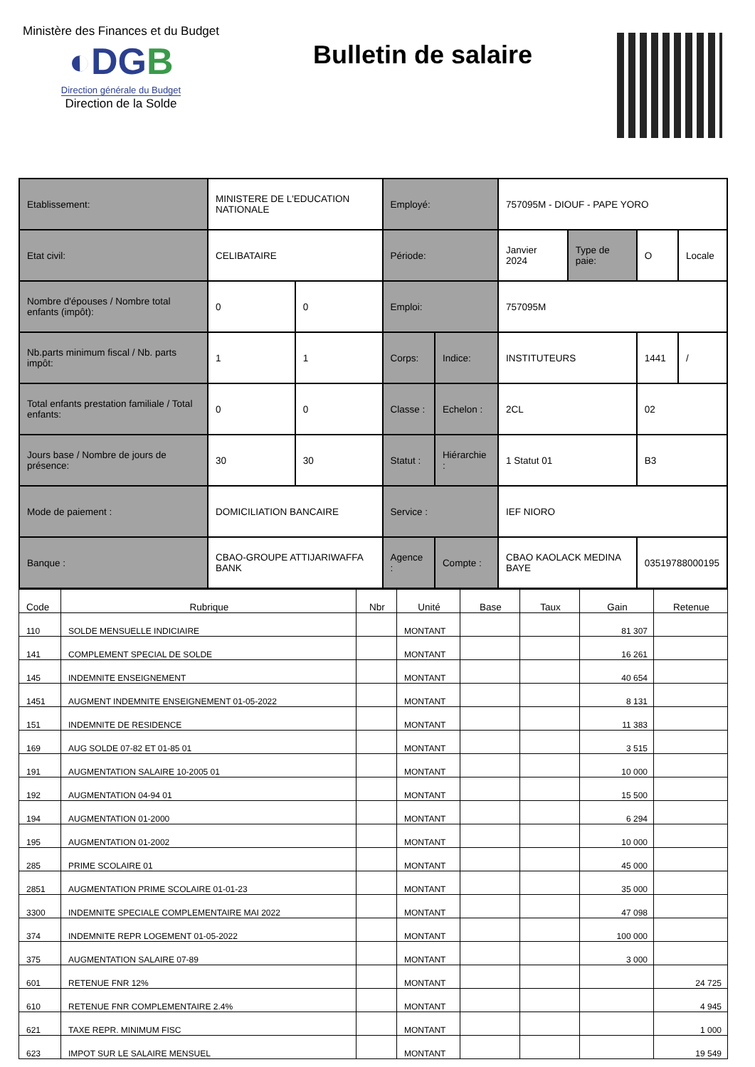Ministère des Finances et du Budget
◐DGB
Direction générale du Budget
Direction de la Solde
Bulletin de salaire
| Etablissement: | | MINISTERE DE L'EDUCATION NATIONALE | | Employé: | | 757095M - DIOUF - PAPE YORO | | | |
| Etat civil: | | CELIBATAIRE | | Période: | | Janvier 2024 | Type de paie: | O | Locale |
| Nombre d'épouses / Nombre total enfants (impôt): | | 0 | 0 | Emploi: | | 757095M | | | |
| Nb.parts minimum fiscal / Nb. parts impôt: | | 1 | 1 | Corps: | Indice: | INSTITUTEURS | | 1441 | / |
| Total enfants prestation familiale / Total enfants: | | 0 | 0 | Classe : | Echelon : | 2CL | | 02 | |
| Jours base / Nombre de jours de présence: | | 30 | 30 | Statut : | Hiérarchie : | 1 Statut 01 | | B3 | |
| Mode de paiement : | DOMICILIATION BANCAIRE | | | Service : | | IEF NIORO | | | |
| Banque : | CBAO-GROUPE ATTIJARIWAFFA BANK | | | Agence : | Compte : | CBAO KAOLACK MEDINA BAYE | | 03519788000195 | |
| Code | Rubrique | Nbr | Unité | Base | Taux | Gain | Retenue |
| --- | --- | --- | --- | --- | --- | --- | --- |
| 110 | SOLDE MENSUELLE INDICIAIRE | | MONTANT | | | 81 307 | |
| 141 | COMPLEMENT SPECIAL DE SOLDE | | MONTANT | | | 16 261 | |
| 145 | INDEMNITE ENSEIGNEMENT | | MONTANT | | | 40 654 | |
| 1451 | AUGMENT INDEMNITE ENSEIGNEMENT 01-05-2022 | | MONTANT | | | 8 131 | |
| 151 | INDEMNITE DE RESIDENCE | | MONTANT | | | 11 383 | |
| 169 | AUG SOLDE 07-82 ET 01-85 01 | | MONTANT | | | 3 515 | |
| 191 | AUGMENTATION SALAIRE 10-2005 01 | | MONTANT | | | 10 000 | |
| 192 | AUGMENTATION 04-94 01 | | MONTANT | | | 15 500 | |
| 194 | AUGMENTATION 01-2000 | | MONTANT | | | 6 294 | |
| 195 | AUGMENTATION 01-2002 | | MONTANT | | | 10 000 | |
| 285 | PRIME SCOLAIRE 01 | | MONTANT | | | 45 000 | |
| 2851 | AUGMENTATION PRIME SCOLAIRE 01-01-23 | | MONTANT | | | 35 000 | |
| 3300 | INDEMNITE SPECIALE COMPLEMENTAIRE MAI 2022 | | MONTANT | | | 47 098 | |
| 374 | INDEMNITE REPR LOGEMENT 01-05-2022 | | MONTANT | | | 100 000 | |
| 375 | AUGMENTATION SALAIRE 07-89 | | MONTANT | | | 3 000 | |
| 601 | RETENUE FNR 12% | | MONTANT | | | | 24 725 |
| 610 | RETENUE FNR COMPLEMENTAIRE 2.4% | | MONTANT | | | | 4 945 |
| 621 | TAXE REPR. MINIMUM FISC | | MONTANT | | | | 1 000 |
| 623 | IMPOT SUR LE SALAIRE MENSUEL | | MONTANT | | | | 19 549 |